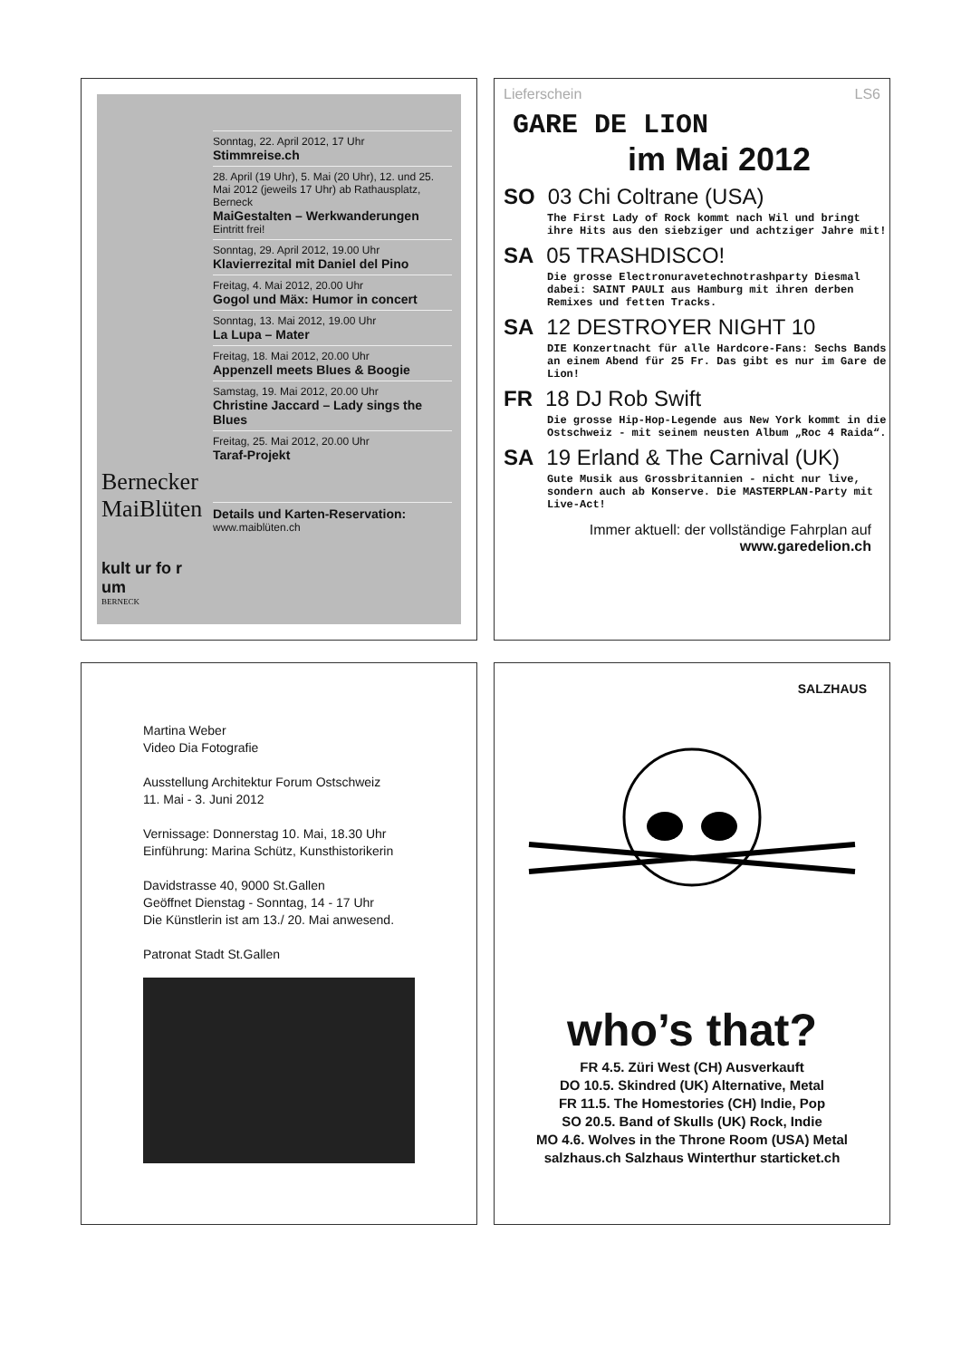Bernecker MaiBlüten
kult ur fo r um
BERNECK
Sonntag, 22. April 2012, 17 Uhr
Stimmreise.ch
28. April (19 Uhr), 5. Mai (20 Uhr), 12. und 25. Mai 2012 (jeweils 17 Uhr) ab Rathausplatz, Berneck
MaiGestalten – Werkwanderungen
Eintritt frei!
Sonntag, 29. April 2012, 19.00 Uhr
Klavierrezital mit Daniel del Pino
Freitag, 4. Mai 2012, 20.00 Uhr
Gogol und Mäx: Humor in concert
Sonntag, 13. Mai 2012, 19.00 Uhr
La Lupa – Mater
Freitag, 18. Mai 2012, 20.00 Uhr
Appenzell meets Blues & Boogie
Samstag, 19. Mai 2012, 20.00 Uhr
Christine Jaccard – Lady sings the Blues
Freitag, 25. Mai 2012, 20.00 Uhr
Taraf-Projekt
Details und Karten-Reservation:
www.maiblüten.ch
Lieferschein LS6
GARE DE LION
im Mai 2012
SO 03 Chi Coltrane (USA)
The First Lady of Rock kommt nach Wil und bringt ihre Hits aus den siebziger und achtziger Jahre mit!
SA 05 TRASHDISCO!
Die grosse Electronuravetechnotrashparty Diesmal dabei: SAINT PAULI aus Hamburg mit ihren derben Remixes und fetten Tracks.
SA 12 DESTROYER NIGHT 10
DIE Konzertnacht für alle Hardcore-Fans: Sechs Bands an einem Abend für 25 Fr. Das gibt es nur im Gare de Lion!
FR 18 DJ Rob Swift
Die grosse Hip-Hop-Legende aus New York kommt in die Ostschweiz - mit seinem neusten Album „Roc 4 Raida“.
SA 19 Erland & The Carnival (UK)
Gute Musik aus Grossbritannien - nicht nur live, sondern auch ab Konserve. Die MASTERPLAN-Party mit Live-Act!
Immer aktuell: der vollständige Fahrplan auf www.garedelion.ch
Martina Weber
Video Dia Fotografie
Ausstellung Architektur Forum Ostschweiz
11. Mai - 3. Juni 2012
Vernissage: Donnerstag 10. Mai, 18.30 Uhr
Einführung: Marina Schütz, Kunsthistorikerin
Davidstrasse 40, 9000 St.Gallen
Geöffnet Dienstag - Sonntag, 14 - 17 Uhr
Die Künstlerin ist am 13./ 20. Mai anwesend.
Patronat Stadt St.Gallen
SALZHAUS
who’s that?
FR 4.5. Züri West (CH) Ausverkauft
DO 10.5. Skindred (UK) Alternative, Metal
FR 11.5. The Homestories (CH) Indie, Pop
SO 20.5. Band of Skulls (UK) Rock, Indie
MO 4.6. Wolves in the Throne Room (USA) Metal
salzhaus.ch Salzhaus Winterthur starticket.ch